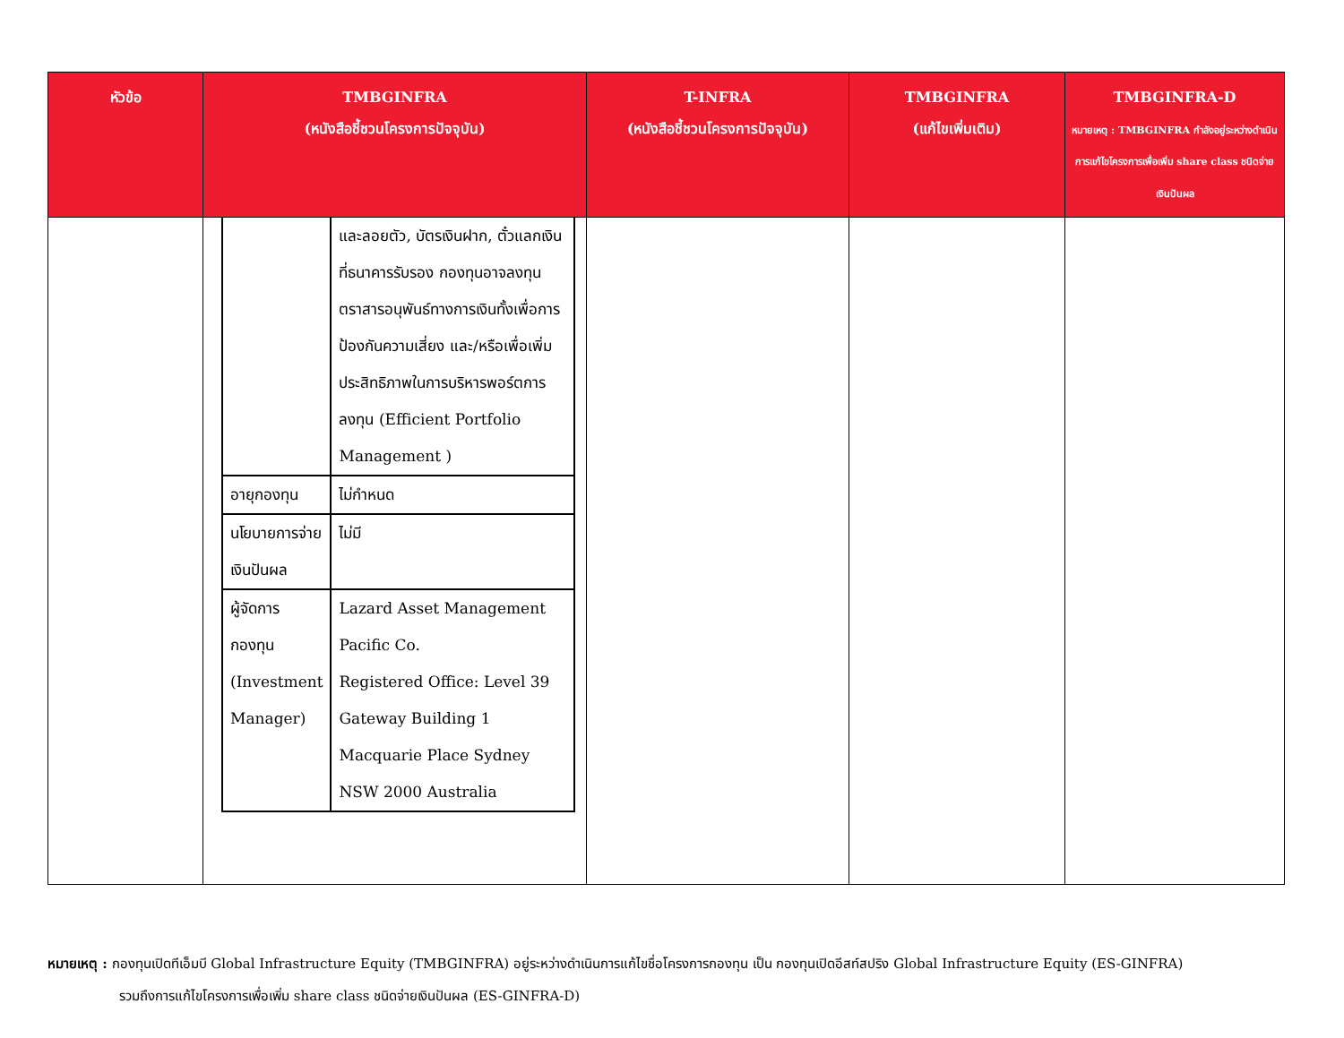| หัวข้อ | TMBGINFRA (หนังสือชี้ชวนโครงการปัจจุบัน) | T-INFRA (หนังสือชี้ชวนโครงการปัจจุบัน) | TMBGINFRA (แก้ไขเพิ่มเติม) | TMBGINFRA-D หมายเหตุ : TMBGINFRA กำลังอยู่ระหว่างดำเนินการแก้ไขโครงการเพื่อเพิ่ม share class ชนิดจ่ายเงินปันผล |
| --- | --- | --- | --- | --- |
| | / / และลอยตัว, บัตรเงินฝาก, ตั๋วแลกเงินที่ธนาคารรับรอง กองทุนอาจลงทุนตราสารอนุพันธ์ทางการเงินทั้งเพื่อการป้องกันความเสี่ยง และ/หรือเพื่อเพิ่มประสิทธิภาพในการบริหารพอร์ตการลงทุน (Efficient Portfolio Management ) / / อายุกองทุน / ไม่กำหนด / / นโยบายการจ่ายเงินปันผล / ไม่มี / / ผู้จัดการกองทุน (Investment Manager) / Lazard Asset Management Pacific Co. Registered Office: Level 39 Gateway Building 1 Macquarie Place Sydney NSW 2000 Australia / | | | |
หมายเหตุ : กองทุนเปิดทีเอ็มบี Global Infrastructure Equity (TMBGINFRA) อยู่ระหว่างดำเนินการแก้ไขชื่อโครงการกองทุน เป็น กองทุนเปิดอีสท์สปริง Global Infrastructure Equity (ES-GINFRA)
รวมถึงการแก้ไขโครงการเพื่อเพิ่ม share class ชนิดจ่ายเงินปันผล (ES-GINFRA-D)